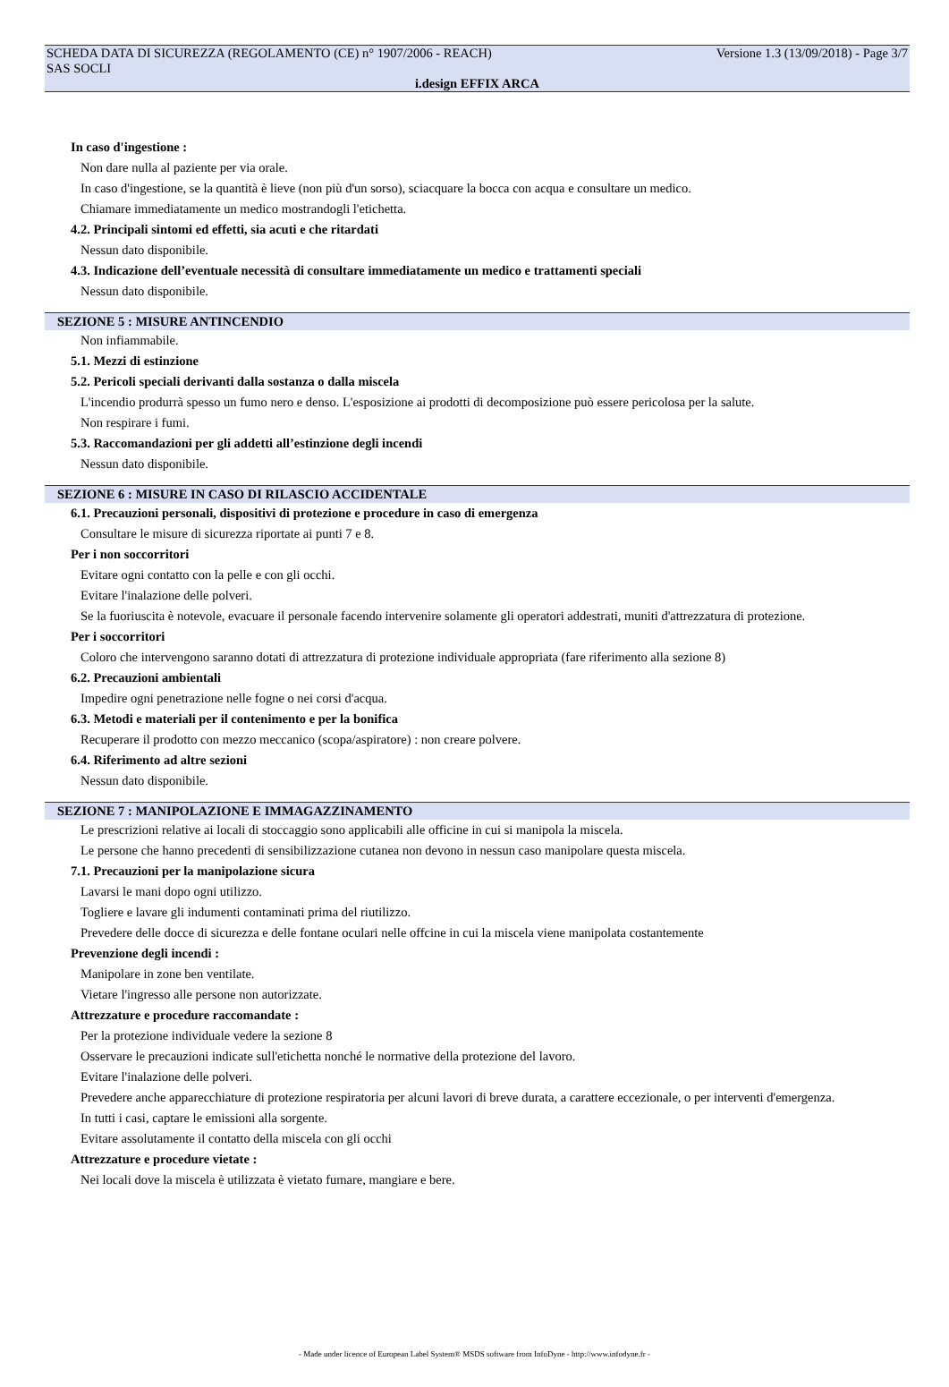SCHEDA DATA DI SICUREZZA (REGOLAMENTO (CE) n° 1907/2006 - REACH) Versione 1.3 (13/09/2018) - Page 3/7
SAS SOCLI
i.design EFFIX ARCA
In caso d'ingestione :
Non dare nulla al paziente per via orale.
In caso d'ingestione, se la quantità è lieve (non più d'un sorso), sciacquare la bocca con acqua e consultare un medico.
Chiamare immediatamente un medico mostrandogli l'etichetta.
4.2. Principali sintomi ed effetti, sia acuti e che ritardati
Nessun dato disponibile.
4.3. Indicazione dell’eventuale necessità di consultare immediatamente un medico e trattamenti speciali
Nessun dato disponibile.
SEZIONE 5 : MISURE ANTINCENDIO
Non infiammabile.
5.1. Mezzi di estinzione
5.2. Pericoli speciali derivanti dalla sostanza o dalla miscela
L'incendio produrrà spesso un fumo nero e denso. L'esposizione ai prodotti di decomposizione può essere pericolosa per la salute.
Non respirare i fumi.
5.3. Raccomandazioni per gli addetti all’estinzione degli incendi
Nessun dato disponibile.
SEZIONE 6 : MISURE IN CASO DI RILASCIO ACCIDENTALE
6.1. Precauzioni personali, dispositivi di protezione e procedure in caso di emergenza
Consultare le misure di sicurezza riportate ai punti 7 e 8.
Per i non soccorritori
Evitare ogni contatto con la pelle e con gli occhi.
Evitare l'inalazione delle polveri.
Se la fuoriuscita è notevole, evacuare il personale facendo intervenire solamente gli operatori addestrati, muniti d'attrezzatura di protezione.
Per i soccorritori
Coloro che intervengono saranno dotati di attrezzatura di protezione individuale appropriata (fare riferimento alla sezione 8)
6.2. Precauzioni ambientali
Impedire ogni penetrazione nelle fogne o nei corsi d'acqua.
6.3. Metodi e materiali per il contenimento e per la bonifica
Recuperare il prodotto con mezzo meccanico (scopa/aspiratore) : non creare polvere.
6.4. Riferimento ad altre sezioni
Nessun dato disponibile.
SEZIONE 7 : MANIPOLAZIONE E IMMAGAZZINAMENTO
Le prescrizioni relative ai locali di stoccaggio sono applicabili alle officine in cui si manipola la miscela.
Le persone che hanno precedenti di sensibilizzazione cutanea non devono in nessun caso manipolare questa miscela.
7.1. Precauzioni per la manipolazione sicura
Lavarsi le mani dopo ogni utilizzo.
Togliere e lavare gli indumenti contaminati prima del riutilizzo.
Prevedere delle docce di sicurezza e delle fontane oculari nelle offcine in cui la miscela viene manipolata costantemente
Prevenzione degli incendi :
Manipolare in zone ben ventilate.
Vietare l'ingresso alle persone non autorizzate.
Attrezzature e procedure raccomandate :
Per la protezione individuale vedere la sezione 8
Osservare le precauzioni indicate sull'etichetta nonché le normative della protezione del lavoro.
Evitare l'inalazione delle polveri.
Prevedere anche apparecchiature di protezione respiratoria per alcuni lavori di breve durata, a carattere eccezionale, o per interventi d'emergenza.
In tutti i casi, captare le emissioni alla sorgente.
Evitare assolutamente il contatto della miscela con gli occhi
Attrezzature e procedure vietate :
Nei locali dove la miscela è utilizzata è vietato fumare, mangiare e bere.
- Made under licence of European Label System® MSDS software from InfoDyne - http://www.infodyne.fr -